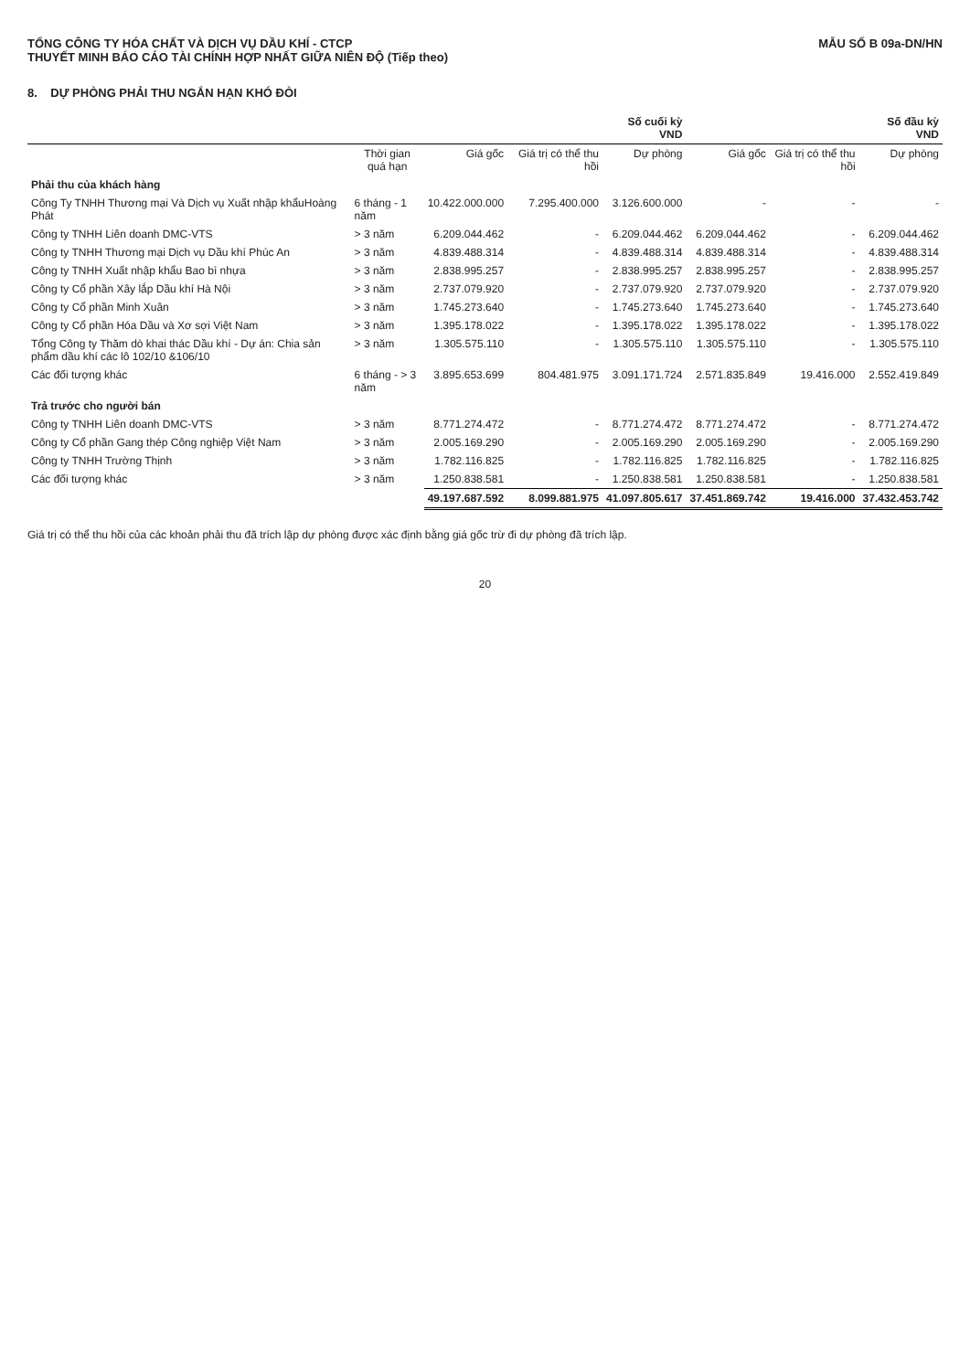TỔNG CÔNG TY HÓA CHẤT VÀ DỊCH VỤ DẦU KHÍ - CTCP
THUYẾT MINH BÁO CÁO TÀI CHÍNH HỢP NHẤT GIỮA NIÊN ĐỘ (Tiếp theo)
MẪU SỐ B 09a-DN/HN
8. DỰ PHÒNG PHẢI THU NGẮN HẠN KHÓ ĐÒI
| | | Số cuối kỳ VND | | | Số đầu kỳ VND | | |
| --- | --- | --- | --- | --- | --- | --- | --- |
| | Thời gian quá hạn | Giá gốc | Giá trị có thể thu hồi | Dự phòng | Giá gốc | Giá trị có thể thu hồi | Dự phòng |
| Phải thu của khách hàng | | | | | | | |
| Công Ty TNHH Thương mại Và Dịch vụ Xuất nhập khẩuHoàng Phát | 6 tháng - 1 năm | 10.422.000.000 | 7.295.400.000 | 3.126.600.000 | - | - | - |
| Công ty TNHH Liên doanh DMC-VTS | > 3 năm | 6.209.044.462 | - | 6.209.044.462 | 6.209.044.462 | - | 6.209.044.462 |
| Công ty TNHH Thương mại Dịch vụ Dầu khí Phúc An | > 3 năm | 4.839.488.314 | - | 4.839.488.314 | 4.839.488.314 | - | 4.839.488.314 |
| Công ty TNHH Xuất nhập khẩu Bao bì nhựa | > 3 năm | 2.838.995.257 | - | 2.838.995.257 | 2.838.995.257 | - | 2.838.995.257 |
| Công ty Cổ phần Xây lắp Dầu khí Hà Nội | > 3 năm | 2.737.079.920 | - | 2.737.079.920 | 2.737.079.920 | - | 2.737.079.920 |
| Công ty Cổ phần Minh Xuân | > 3 năm | 1.745.273.640 | - | 1.745.273.640 | 1.745.273.640 | - | 1.745.273.640 |
| Công ty Cổ phần Hóa Dầu và Xơ sợi Việt Nam | > 3 năm | 1.395.178.022 | - | 1.395.178.022 | 1.395.178.022 | - | 1.395.178.022 |
| Tổng Công ty Thăm dò khai thác Dầu khí - Dự án: Chia sản phẩm dầu khí các lô 102/10 &106/10 | > 3 năm | 1.305.575.110 | - | 1.305.575.110 | 1.305.575.110 | - | 1.305.575.110 |
| Các đối tượng khác | 6 tháng - > 3 năm | 3.895.653.699 | 804.481.975 | 3.091.171.724 | 2.571.835.849 | 19.416.000 | 2.552.419.849 |
| Trả trước cho người bán | | | | | | | |
| Công ty TNHH Liên doanh DMC-VTS | > 3 năm | 8.771.274.472 | - | 8.771.274.472 | 8.771.274.472 | - | 8.771.274.472 |
| Công ty Cổ phần Gang thép Công nghiệp Việt Nam | > 3 năm | 2.005.169.290 | - | 2.005.169.290 | 2.005.169.290 | - | 2.005.169.290 |
| Công ty TNHH Trường Thịnh | > 3 năm | 1.782.116.825 | - | 1.782.116.825 | 1.782.116.825 | - | 1.782.116.825 |
| Các đối tượng khác | > 3 năm | 1.250.838.581 | - | 1.250.838.581 | 1.250.838.581 | - | 1.250.838.581 |
| | | 49.197.687.592 | 8.099.881.975 | 41.097.805.617 | 37.451.869.742 | 19.416.000 | 37.432.453.742 |
Giá trị có thể thu hồi của các khoản phải thu đã trích lập dự phòng được xác định bằng giá gốc trừ đi dự phòng đã trích lập.
20